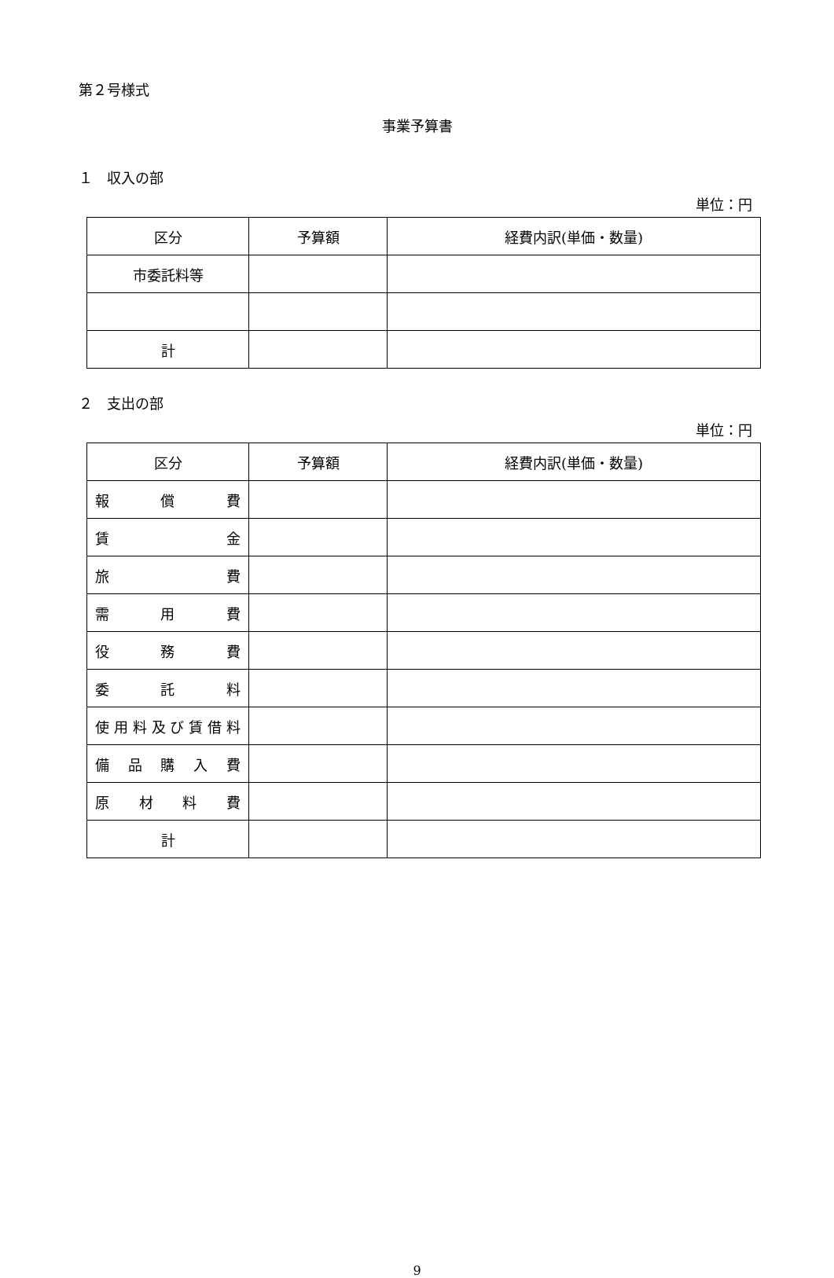第２号様式
事業予算書
１　収入の部
単位：円
| 区分 | 予算額 | 経費内訳(単価・数量) |
| --- | --- | --- |
| 市委託料等 | | |
| 計 | | |
２　支出の部
単位：円
| 区分 | 予算額 | 経費内訳(単価・数量) |
| --- | --- | --- |
| 報 償 費 | | |
| 賃 金 | | |
| 旅 費 | | |
| 需 用 費 | | |
| 役 務 費 | | |
| 委 託 料 | | |
| 使用料及び賃借料 | | |
| 備 品 購 入 費 | | |
| 原 材 料 費 | | |
| 計 | | |
9